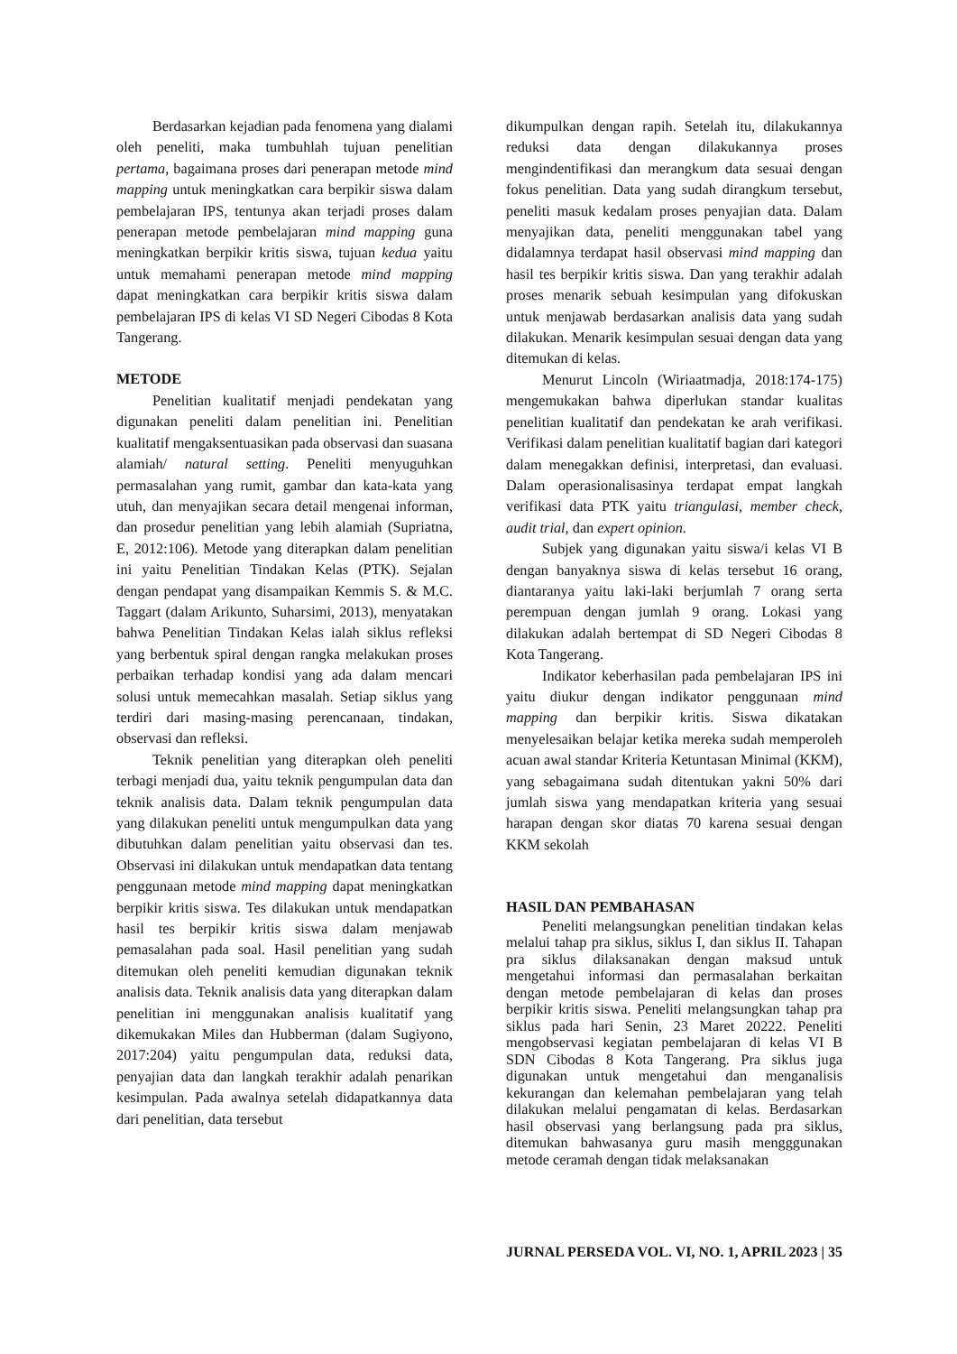Berdasarkan kejadian pada fenomena yang dialami oleh peneliti, maka tumbuhlah tujuan penelitian pertama, bagaimana proses dari penerapan metode mind mapping untuk meningkatkan cara berpikir siswa dalam pembelajaran IPS, tentunya akan terjadi proses dalam penerapan metode pembelajaran mind mapping guna meningkatkan berpikir kritis siswa, tujuan kedua yaitu untuk memahami penerapan metode mind mapping dapat meningkatkan cara berpikir kritis siswa dalam pembelajaran IPS di kelas VI SD Negeri Cibodas 8 Kota Tangerang.
METODE
Penelitian kualitatif menjadi pendekatan yang digunakan peneliti dalam penelitian ini. Penelitian kualitatif mengaksentuasikan pada observasi dan suasana alamiah/ natural setting. Peneliti menyuguhkan permasalahan yang rumit, gambar dan kata-kata yang utuh, dan menyajikan secara detail mengenai informan, dan prosedur penelitian yang lebih alamiah (Supriatna, E, 2012:106). Metode yang diterapkan dalam penelitian ini yaitu Penelitian Tindakan Kelas (PTK). Sejalan dengan pendapat yang disampaikan Kemmis S. & M.C. Taggart (dalam Arikunto, Suharsimi, 2013), menyatakan bahwa Penelitian Tindakan Kelas ialah siklus refleksi yang berbentuk spiral dengan rangka melakukan proses perbaikan terhadap kondisi yang ada dalam mencari solusi untuk memecahkan masalah. Setiap siklus yang terdiri dari masing-masing perencanaan, tindakan, observasi dan refleksi.
Teknik penelitian yang diterapkan oleh peneliti terbagi menjadi dua, yaitu teknik pengumpulan data dan teknik analisis data. Dalam teknik pengumpulan data yang dilakukan peneliti untuk mengumpulkan data yang dibutuhkan dalam penelitian yaitu observasi dan tes. Observasi ini dilakukan untuk mendapatkan data tentang penggunaan metode mind mapping dapat meningkatkan berpikir kritis siswa. Tes dilakukan untuk mendapatkan hasil tes berpikir kritis siswa dalam menjawab pemasalahan pada soal. Hasil penelitian yang sudah ditemukan oleh peneliti kemudian digunakan teknik analisis data. Teknik analisis data yang diterapkan dalam penelitian ini menggunakan analisis kualitatif yang dikemukakan Miles dan Hubberman (dalam Sugiyono, 2017:204) yaitu pengumpulan data, reduksi data, penyajian data dan langkah terakhir adalah penarikan kesimpulan. Pada awalnya setelah didapatkannya data dari penelitian, data tersebut
dikumpulkan dengan rapih. Setelah itu, dilakukannya reduksi data dengan dilakukannya proses mengindentifikasi dan merangkum data sesuai dengan fokus penelitian. Data yang sudah dirangkum tersebut, peneliti masuk kedalam proses penyajian data. Dalam menyajikan data, peneliti menggunakan tabel yang didalamnya terdapat hasil observasi mind mapping dan hasil tes berpikir kritis siswa. Dan yang terakhir adalah proses menarik sebuah kesimpulan yang difokuskan untuk menjawab berdasarkan analisis data yang sudah dilakukan. Menarik kesimpulan sesuai dengan data yang ditemukan di kelas.
Menurut Lincoln (Wiriaatmadja, 2018:174-175) mengemukakan bahwa diperlukan standar kualitas penelitian kualitatif dan pendekatan ke arah verifikasi. Verifikasi dalam penelitian kualitatif bagian dari kategori dalam menegakkan definisi, interpretasi, dan evaluasi. Dalam operasionalisasinya terdapat empat langkah verifikasi data PTK yaitu triangulasi, member check, audit trial, dan expert opinion.
Subjek yang digunakan yaitu siswa/i kelas VI B dengan banyaknya siswa di kelas tersebut 16 orang, diantaranya yaitu laki-laki berjumlah 7 orang serta perempuan dengan jumlah 9 orang. Lokasi yang dilakukan adalah bertempat di SD Negeri Cibodas 8 Kota Tangerang.
Indikator keberhasilan pada pembelajaran IPS ini yaitu diukur dengan indikator penggunaan mind mapping dan berpikir kritis. Siswa dikatakan menyelesaikan belajar ketika mereka sudah memperoleh acuan awal standar Kriteria Ketuntasan Minimal (KKM), yang sebagaimana sudah ditentukan yakni 50% dari jumlah siswa yang mendapatkan kriteria yang sesuai harapan dengan skor diatas 70 karena sesuai dengan KKM sekolah
HASIL DAN PEMBAHASAN
Peneliti melangsungkan penelitian tindakan kelas melalui tahap pra siklus, siklus I, dan siklus II. Tahapan pra siklus dilaksanakan dengan maksud untuk mengetahui informasi dan permasalahan berkaitan dengan metode pembelajaran di kelas dan proses berpikir kritis siswa. Peneliti melangsungkan tahap pra siklus pada hari Senin, 23 Maret 20222. Peneliti mengobservasi kegiatan pembelajaran di kelas VI B SDN Cibodas 8 Kota Tangerang. Pra siklus juga digunakan untuk mengetahui dan menganalisis kekurangan dan kelemahan pembelajaran yang telah dilakukan melalui pengamatan di kelas. Berdasarkan hasil observasi yang berlangsung pada pra siklus, ditemukan bahwasanya guru masih mengggunakan metode ceramah dengan tidak melaksanakan
JURNAL PERSEDA VOL. VI, NO. 1, APRIL 2023 | 35